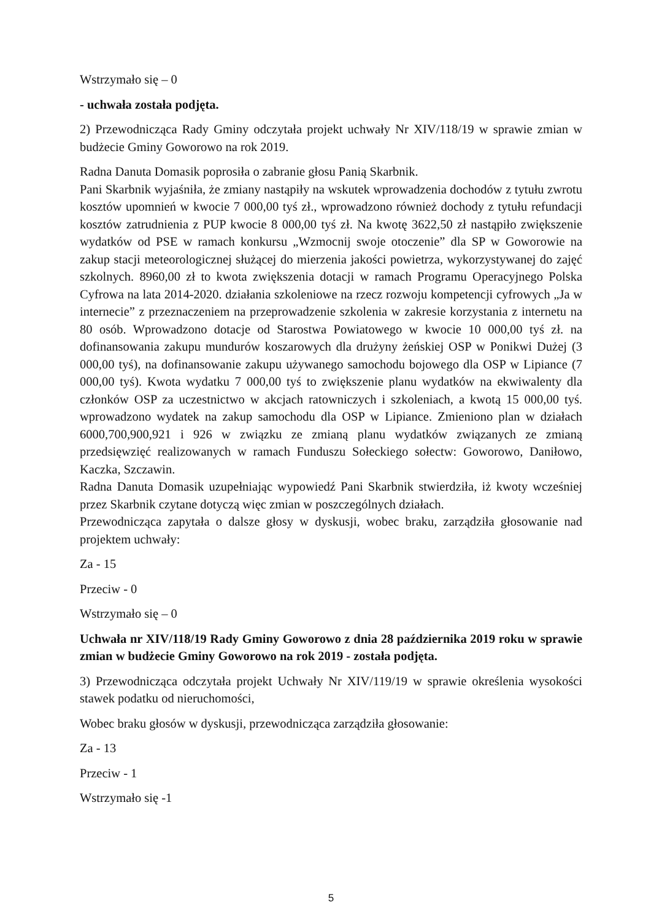Wstrzymało się – 0
- uchwała została podjęta.
2) Przewodnicząca Rady Gminy odczytała projekt uchwały Nr XIV/118/19 w sprawie zmian w budżecie Gminy Goworowo na rok 2019.
Radna Danuta Domasik poprosiła o zabranie głosu Panią Skarbnik.
Pani Skarbnik wyjaśniła, że zmiany nastąpiły na wskutek wprowadzenia dochodów z tytułu zwrotu kosztów upomnień w kwocie 7 000,00 tyś zł., wprowadzono również dochody z tytułu refundacji kosztów zatrudnienia z PUP kwocie 8 000,00 tyś zł. Na kwotę 3622,50 zł nastąpiło zwiększenie wydatków od PSE w ramach konkursu „Wzmocnij swoje otoczenie” dla SP w Goworowie na zakup stacji meteorologicznej służącej do mierzenia jakości powietrza, wykorzystywanej do zajęć szkolnych. 8960,00 zł to kwota zwiększenia dotacji w ramach Programu Operacyjnego Polska Cyfrowa na lata 2014-2020. działania szkoleniowe na rzecz rozwoju kompetencji cyfrowych „Ja w internecie” z przeznaczeniem na przeprowadzenie szkolenia w zakresie korzystania z internetu na 80 osób. Wprowadzono dotacje od Starostwa Powiatowego w kwocie 10 000,00 tyś zł. na dofinansowania zakupu mundurów koszarowych dla drużyny żeńskiej OSP w Ponikwi Dużej (3 000,00 tyś), na dofinansowanie zakupu używanego samochodu bojowego dla OSP w Lipiance (7 000,00 tyś). Kwota wydatku 7 000,00 tyś to zwiększenie planu wydatków na ekwiwalenty dla członków OSP za uczestnictwo w akcjach ratowniczych i szkoleniach, a kwotą 15 000,00 tyś. wprowadzono wydatek na zakup samochodu dla OSP w Lipiance. Zmieniono plan w działach 6000,700,900,921 i 926 w związku ze zmianą planu wydatków związanych ze zmianą przedsięwzięć realizowanych w ramach Funduszu Sołeckiego sołectw: Goworowo, Daniłowo, Kaczka, Szczawin.
Radna Danuta Domasik uzupełniając wypowiedź Pani Skarbnik stwierdziła, iż kwoty wcześniej przez Skarbnik czytane dotyczą więc zmian w poszczególnych działach.
Przewodnicząca zapytała o dalsze głosy w dyskusji, wobec braku, zarządziła głosowanie nad projektem uchwały:
Za - 15
Przeciw - 0
Wstrzymało się – 0
Uchwała nr XIV/118/19 Rady Gminy Goworowo z dnia 28 października 2019 roku w sprawie zmian w budżecie Gminy Goworowo na rok 2019 - została podjęta.
3) Przewodnicząca odczytała projekt Uchwały Nr XIV/119/19 w sprawie określenia wysokości stawek podatku od nieruchomości,
Wobec braku głosów w dyskusji, przewodnicząca zarządziła głosowanie:
Za - 13
Przeciw - 1
Wstrzymało się -1
5